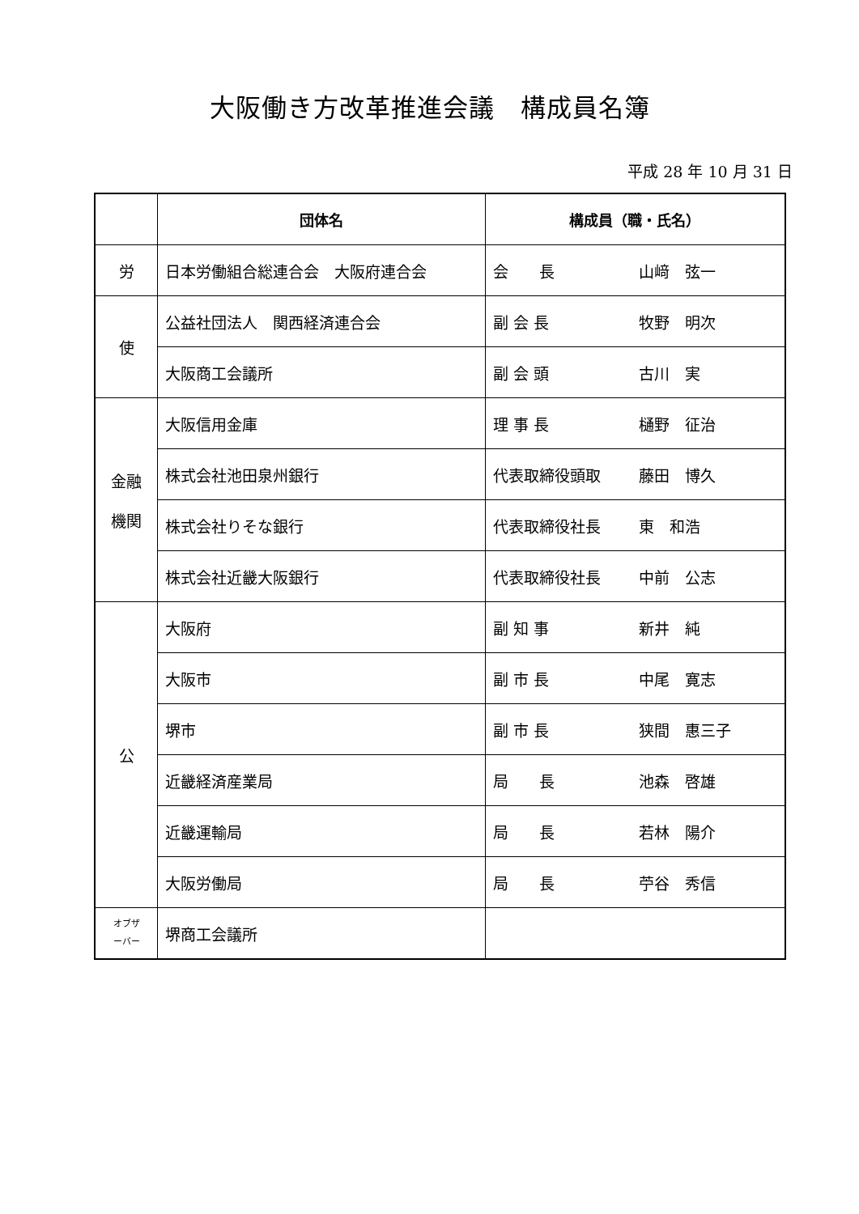大阪働き方改革推進会議　構成員名簿
平成 28 年 10 月 31 日
| | 団体名 | 構成員（職・氏名） |
| --- | --- | --- |
| 労 | 日本労働組合総連合会 大阪府連合会 | 会 長 山﨑 弦一 |
| 使 | 公益社団法人 関西経済連合会 | 副 会 長 牧野 明次 |
| | 大阪商工会議所 | 副 会 頭 古川 実 |
| 金融 機関 | 大阪信用金庫 | 理 事 長 樋野 征治 |
| | 株式会社池田泉州銀行 | 代表取締役頭取 藤田 博久 |
| | 株式会社りそな銀行 | 代表取締役社長 東 和浩 |
| | 株式会社近畿大阪銀行 | 代表取締役社長 中前 公志 |
| 公 | 大阪府 | 副 知 事 新井 純 |
| | 大阪市 | 副 市 長 中尾 寛志 |
| | 堺市 | 副 市 長 狭間 惠三子 |
| | 近畿経済産業局 | 局 長 池森 啓雄 |
| | 近畿運輸局 | 局 長 若林 陽介 |
| | 大阪労働局 | 局 長 苧谷 秀信 |
| オブザ ーバー | 堺商工会議所 | |